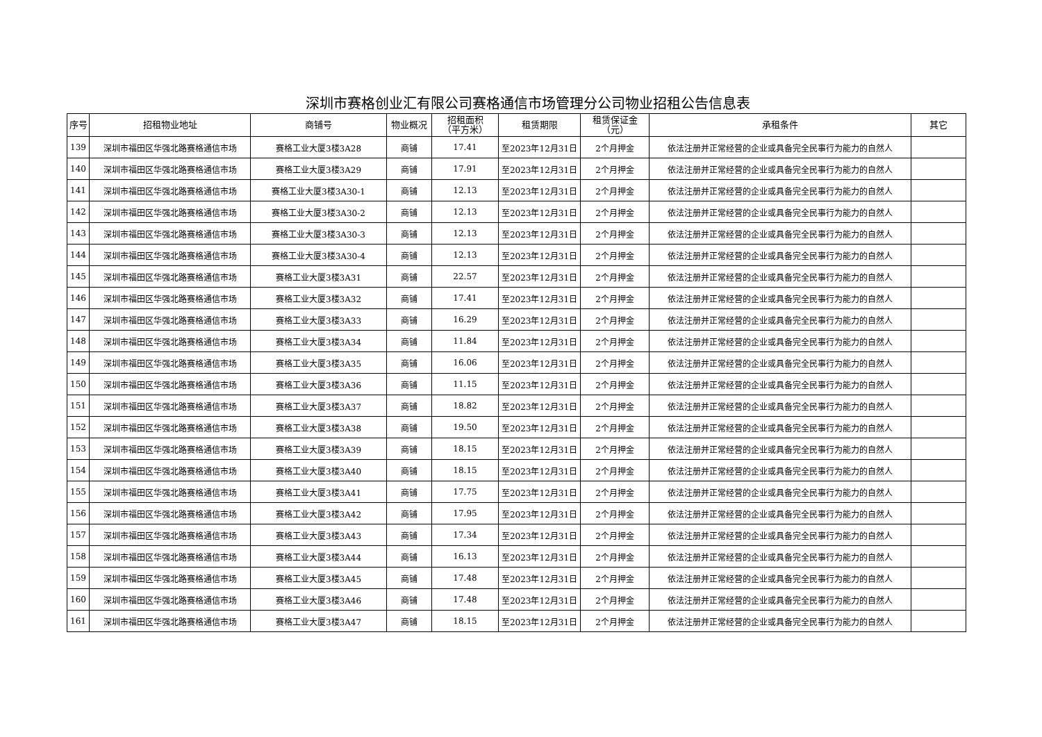深圳市赛格创业汇有限公司赛格通信市场管理分公司物业招租公告信息表
| 序号 | 招租物业地址 | 商铺号 | 物业概况 | 招租面积 （平方米） | 租赁期限 | 租赁保证金 （元） | 承租条件 | 其它 |
| --- | --- | --- | --- | --- | --- | --- | --- | --- |
| 139 | 深圳市福田区华强北路赛格通信市场 | 赛格工业大厦3楼3A28 | 商铺 | 17.41 | 至2023年12月31日 | 2个月押金 | 依法注册并正常经营的企业或具备完全民事行为能力的自然人 | |
| 140 | 深圳市福田区华强北路赛格通信市场 | 赛格工业大厦3楼3A29 | 商铺 | 17.91 | 至2023年12月31日 | 2个月押金 | 依法注册并正常经营的企业或具备完全民事行为能力的自然人 | |
| 141 | 深圳市福田区华强北路赛格通信市场 | 赛格工业大厦3楼3A30-1 | 商铺 | 12.13 | 至2023年12月31日 | 2个月押金 | 依法注册并正常经营的企业或具备完全民事行为能力的自然人 | |
| 142 | 深圳市福田区华强北路赛格通信市场 | 赛格工业大厦3楼3A30-2 | 商铺 | 12.13 | 至2023年12月31日 | 2个月押金 | 依法注册并正常经营的企业或具备完全民事行为能力的自然人 | |
| 143 | 深圳市福田区华强北路赛格通信市场 | 赛格工业大厦3楼3A30-3 | 商铺 | 12.13 | 至2023年12月31日 | 2个月押金 | 依法注册并正常经营的企业或具备完全民事行为能力的自然人 | |
| 144 | 深圳市福田区华强北路赛格通信市场 | 赛格工业大厦3楼3A30-4 | 商铺 | 12.13 | 至2023年12月31日 | 2个月押金 | 依法注册并正常经营的企业或具备完全民事行为能力的自然人 | |
| 145 | 深圳市福田区华强北路赛格通信市场 | 赛格工业大厦3楼3A31 | 商铺 | 22.57 | 至2023年12月31日 | 2个月押金 | 依法注册并正常经营的企业或具备完全民事行为能力的自然人 | |
| 146 | 深圳市福田区华强北路赛格通信市场 | 赛格工业大厦3楼3A32 | 商铺 | 17.41 | 至2023年12月31日 | 2个月押金 | 依法注册并正常经营的企业或具备完全民事行为能力的自然人 | |
| 147 | 深圳市福田区华强北路赛格通信市场 | 赛格工业大厦3楼3A33 | 商铺 | 16.29 | 至2023年12月31日 | 2个月押金 | 依法注册并正常经营的企业或具备完全民事行为能力的自然人 | |
| 148 | 深圳市福田区华强北路赛格通信市场 | 赛格工业大厦3楼3A34 | 商铺 | 11.84 | 至2023年12月31日 | 2个月押金 | 依法注册并正常经营的企业或具备完全民事行为能力的自然人 | |
| 149 | 深圳市福田区华强北路赛格通信市场 | 赛格工业大厦3楼3A35 | 商铺 | 16.06 | 至2023年12月31日 | 2个月押金 | 依法注册并正常经营的企业或具备完全民事行为能力的自然人 | |
| 150 | 深圳市福田区华强北路赛格通信市场 | 赛格工业大厦3楼3A36 | 商铺 | 11.15 | 至2023年12月31日 | 2个月押金 | 依法注册并正常经营的企业或具备完全民事行为能力的自然人 | |
| 151 | 深圳市福田区华强北路赛格通信市场 | 赛格工业大厦3楼3A37 | 商铺 | 18.82 | 至2023年12月31日 | 2个月押金 | 依法注册并正常经营的企业或具备完全民事行为能力的自然人 | |
| 152 | 深圳市福田区华强北路赛格通信市场 | 赛格工业大厦3楼3A38 | 商铺 | 19.50 | 至2023年12月31日 | 2个月押金 | 依法注册并正常经营的企业或具备完全民事行为能力的自然人 | |
| 153 | 深圳市福田区华强北路赛格通信市场 | 赛格工业大厦3楼3A39 | 商铺 | 18.15 | 至2023年12月31日 | 2个月押金 | 依法注册并正常经营的企业或具备完全民事行为能力的自然人 | |
| 154 | 深圳市福田区华强北路赛格通信市场 | 赛格工业大厦3楼3A40 | 商铺 | 18.15 | 至2023年12月31日 | 2个月押金 | 依法注册并正常经营的企业或具备完全民事行为能力的自然人 | |
| 155 | 深圳市福田区华强北路赛格通信市场 | 赛格工业大厦3楼3A41 | 商铺 | 17.75 | 至2023年12月31日 | 2个月押金 | 依法注册并正常经营的企业或具备完全民事行为能力的自然人 | |
| 156 | 深圳市福田区华强北路赛格通信市场 | 赛格工业大厦3楼3A42 | 商铺 | 17.95 | 至2023年12月31日 | 2个月押金 | 依法注册并正常经营的企业或具备完全民事行为能力的自然人 | |
| 157 | 深圳市福田区华强北路赛格通信市场 | 赛格工业大厦3楼3A43 | 商铺 | 17.34 | 至2023年12月31日 | 2个月押金 | 依法注册并正常经营的企业或具备完全民事行为能力的自然人 | |
| 158 | 深圳市福田区华强北路赛格通信市场 | 赛格工业大厦3楼3A44 | 商铺 | 16.13 | 至2023年12月31日 | 2个月押金 | 依法注册并正常经营的企业或具备完全民事行为能力的自然人 | |
| 159 | 深圳市福田区华强北路赛格通信市场 | 赛格工业大厦3楼3A45 | 商铺 | 17.48 | 至2023年12月31日 | 2个月押金 | 依法注册并正常经营的企业或具备完全民事行为能力的自然人 | |
| 160 | 深圳市福田区华强北路赛格通信市场 | 赛格工业大厦3楼3A46 | 商铺 | 17.48 | 至2023年12月31日 | 2个月押金 | 依法注册并正常经营的企业或具备完全民事行为能力的自然人 | |
| 161 | 深圳市福田区华强北路赛格通信市场 | 赛格工业大厦3楼3A47 | 商铺 | 18.15 | 至2023年12月31日 | 2个月押金 | 依法注册并正常经营的企业或具备完全民事行为能力的自然人 | |